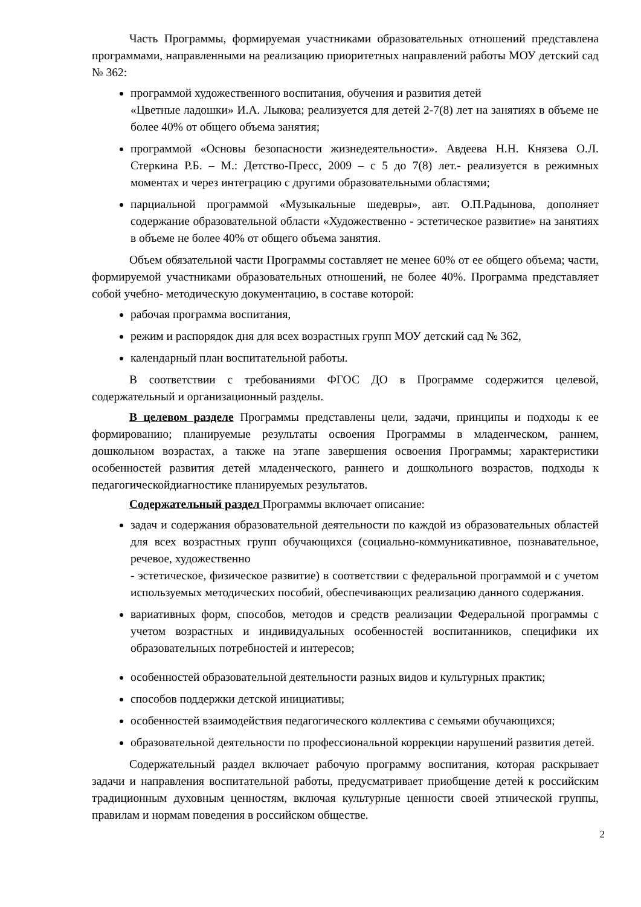Часть Программы, формируемая участниками образовательных отношений представлена программами, направленными на реализацию приоритетных направлений работы МОУ детский сад № 362:
программой художественного воспитания, обучения и развития детей
«Цветные ладошки» И.А. Лыкова; реализуется для детей 2-7(8) лет на занятиях в объеме не более 40% от общего объема занятия;
программой «Основы безопасности жизнедеятельности». Авдеева Н.Н. Князева О.Л. Стеркина Р.Б. – М.: Детство-Пресс, 2009 – с 5 до 7(8) лет.- реализуется в режимных моментах и через интеграцию с другими образовательными областями;
парциальной программой «Музыкальные шедевры», авт. О.П.Радынова, дополняет содержание образовательной области «Художественно - эстетическое развитие» на занятиях в объеме не более 40% от общего объема занятия.
Объем обязательной части Программы составляет не менее 60% от ее общего объема; части, формируемой участниками образовательных отношений, не более 40%. Программа представляет собой учебно- методическую документацию, в составе которой:
рабочая программа воспитания,
режим и распорядок дня для всех возрастных групп МОУ детский сад № 362,
календарный план воспитательной работы.
В соответствии с требованиями ФГОС ДО в Программе содержится целевой, содержательный и организационный разделы.
В целевом разделе Программы представлены цели, задачи, принципы и подходы к ее формированию; планируемые результаты освоения Программы в младенческом, раннем, дошкольном возрастах, а также на этапе завершения освоения Программы; характеристики особенностей развития детей младенческого, раннего и дошкольного возрастов, подходы к педагогическойдиагностике планируемых результатов.
Содержательный раздел Программы включает описание:
задач и содержания образовательной деятельности по каждой из образовательных областей для всех возрастных групп обучающихся (социально-коммуникативное, познавательное, речевое, художественно
- эстетическое, физическое развитие) в соответствии с федеральной программой и с учетом используемых методических пособий, обеспечивающих реализацию данного содержания.
вариативных форм, способов, методов и средств реализации Федеральной программы с учетом возрастных и индивидуальных особенностей воспитанников, специфики их образовательных потребностей и интересов;
особенностей образовательной деятельности разных видов и культурных практик;
способов поддержки детской инициативы;
особенностей взаимодействия педагогического коллектива с семьями обучающихся;
образовательной деятельности по профессиональной коррекции нарушений развития детей.
Содержательный раздел включает рабочую программу воспитания, которая раскрывает задачи и направления воспитательной работы, предусматривает приобщение детей к российским традиционным духовным ценностям, включая культурные ценности своей этнической группы, правилам и нормам поведения в российском обществе.
2